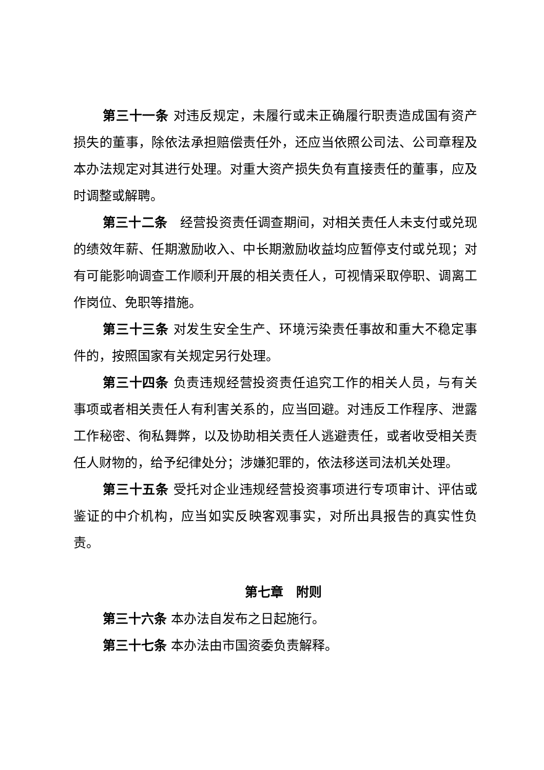第三十一条 对违反规定，未履行或未正确履行职责造成国有资产损失的董事，除依法承担赔偿责任外，还应当依照公司法、公司章程及本办法规定对其进行处理。对重大资产损失负有直接责任的董事，应及时调整或解聘。
第三十二条　经营投资责任调查期间，对相关责任人未支付或兑现的绩效年薪、任期激励收入、中长期激励收益均应暂停支付或兑现；对有可能影响调查工作顺利开展的相关责任人，可视情采取停职、调离工作岗位、免职等措施。
第三十三条 对发生安全生产、环境污染责任事故和重大不稳定事件的，按照国家有关规定另行处理。
第三十四条 负责违规经营投资责任追究工作的相关人员，与有关事项或者相关责任人有利害关系的，应当回避。对违反工作程序、泄露工作秘密、徇私舞弊，以及协助相关责任人逃避责任，或者收受相关责任人财物的，给予纪律处分；涉嫌犯罪的，依法移送司法机关处理。
第三十五条 受托对企业违规经营投资事项进行专项审计、评估或鉴证的中介机构，应当如实反映客观事实，对所出具报告的真实性负责。
第七章　附则
第三十六条 本办法自发布之日起施行。
第三十七条 本办法由市国资委负责解释。